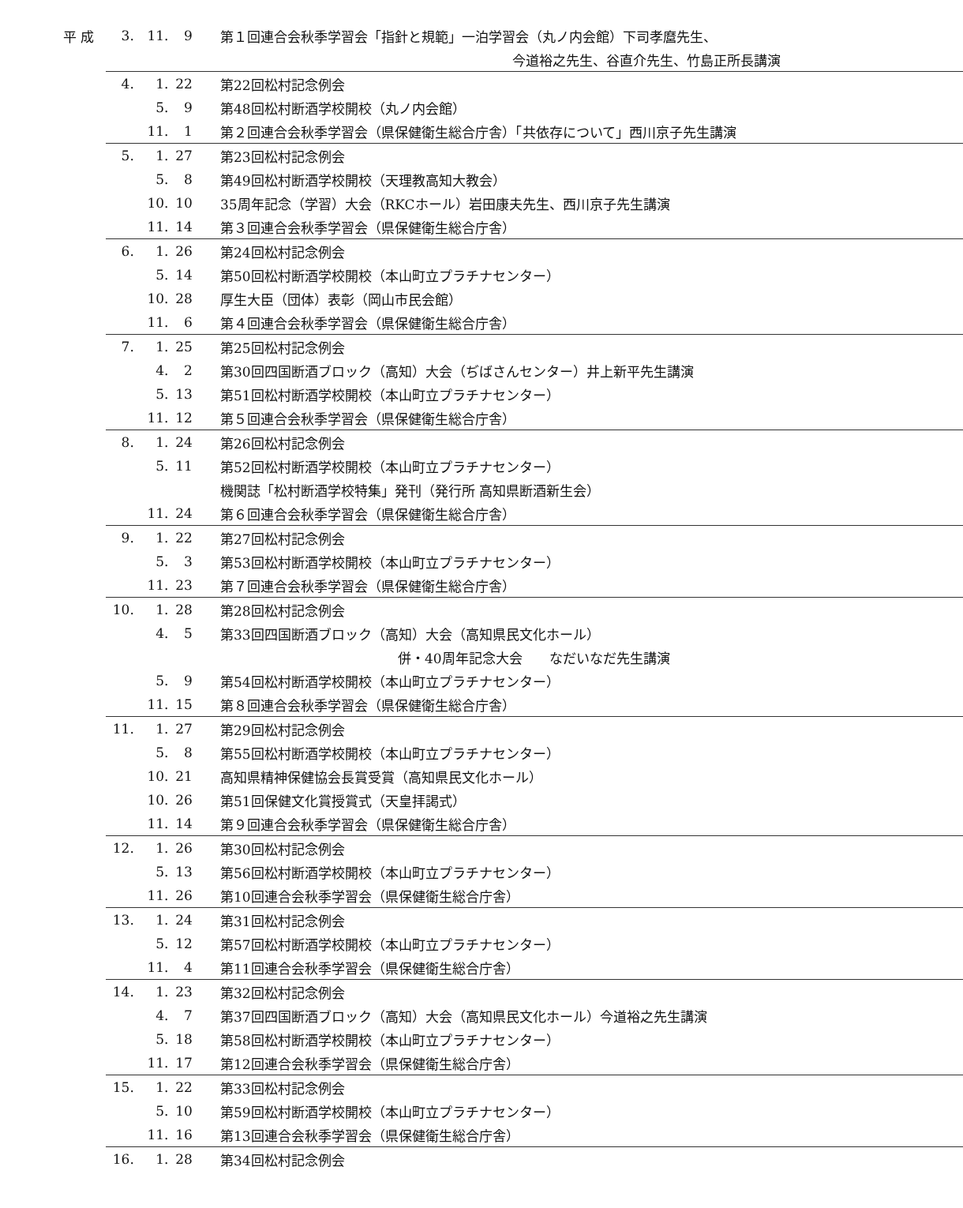| 平 成 | 3. | 11. | 9 | 第１回連合会秋季学習会「指針と規範」一泊学習会（丸ノ内会館）下司孝麿先生、 |
| | | | | 今道裕之先生、谷直介先生、竹島正所長講演 |
| | 4. | 1. | 22 | 第22回松村記念例会 |
| | | 5. | 9 | 第48回松村断酒学校開校（丸ノ内会館） |
| | | 11. | 1 | 第２回連合会秋季学習会（県保健衛生総合庁舎）「共依存について」西川京子先生講演 |
| | 5. | 1. | 27 | 第23回松村記念例会 |
| | | 5. | 8 | 第49回松村断酒学校開校（天理教高知大教会） |
| | | 10. | 10 | 35周年記念（学習）大会（RKCホール）岩田康夫先生、西川京子先生講演 |
| | | 11. | 14 | 第３回連合会秋季学習会（県保健衛生総合庁舎） |
| | 6. | 1. | 26 | 第24回松村記念例会 |
| | | 5. | 14 | 第50回松村断酒学校開校（本山町立プラチナセンター） |
| | | 10. | 28 | 厚生大臣（団体）表彰（岡山市民会館） |
| | | 11. | 6 | 第４回連合会秋季学習会（県保健衛生総合庁舎） |
| | 7. | 1. | 25 | 第25回松村記念例会 |
| | | 4. | 2 | 第30回四国断酒ブロック（高知）大会（ぢばさんセンター）井上新平先生講演 |
| | | 5. | 13 | 第51回松村断酒学校開校（本山町立プラチナセンター） |
| | | 11. | 12 | 第５回連合会秋季学習会（県保健衛生総合庁舎） |
| | 8. | 1. | 24 | 第26回松村記念例会 |
| | | 5. | 11 | 第52回松村断酒学校開校（本山町立プラチナセンター） |
| | | | | 機関誌「松村断酒学校特集」発刊（発行所 高知県断酒新生会） |
| | | 11. | 24 | 第６回連合会秋季学習会（県保健衛生総合庁舎） |
| | 9. | 1. | 22 | 第27回松村記念例会 |
| | | 5. | 3 | 第53回松村断酒学校開校（本山町立プラチナセンター） |
| | | 11. | 23 | 第７回連合会秋季学習会（県保健衛生総合庁舎） |
| | 10. | 1. | 28 | 第28回松村記念例会 |
| | | 4. | 5 | 第33回四国断酒ブロック（高知）大会（高知県民文化ホール） |
| | | | | 併・40周年記念大会 なだいなだ先生講演 |
| | | 5. | 9 | 第54回松村断酒学校開校（本山町立プラチナセンター） |
| | | 11. | 15 | 第８回連合会秋季学習会（県保健衛生総合庁舎） |
| | 11. | 1. | 27 | 第29回松村記念例会 |
| | | 5. | 8 | 第55回松村断酒学校開校（本山町立プラチナセンター） |
| | | 10. | 21 | 高知県精神保健協会長賞受賞（高知県民文化ホール） |
| | | 10. | 26 | 第51回保健文化賞授賞式（天皇拝謁式） |
| | | 11. | 14 | 第９回連合会秋季学習会（県保健衛生総合庁舎） |
| | 12. | 1. | 26 | 第30回松村記念例会 |
| | | 5. | 13 | 第56回松村断酒学校開校（本山町立プラチナセンター） |
| | | 11. | 26 | 第10回連合会秋季学習会（県保健衛生総合庁舎） |
| | 13. | 1. | 24 | 第31回松村記念例会 |
| | | 5. | 12 | 第57回松村断酒学校開校（本山町立プラチナセンター） |
| | | 11. | 4 | 第11回連合会秋季学習会（県保健衛生総合庁舎） |
| | 14. | 1. | 23 | 第32回松村記念例会 |
| | | 4. | 7 | 第37回四国断酒ブロック（高知）大会（高知県民文化ホール）今道裕之先生講演 |
| | | 5. | 18 | 第58回松村断酒学校開校（本山町立プラチナセンター） |
| | | 11. | 17 | 第12回連合会秋季学習会（県保健衛生総合庁舎） |
| | 15. | 1. | 22 | 第33回松村記念例会 |
| | | 5. | 10 | 第59回松村断酒学校開校（本山町立プラチナセンター） |
| | | 11. | 16 | 第13回連合会秋季学習会（県保健衛生総合庁舎） |
| | 16. | 1. | 28 | 第34回松村記念例会 |